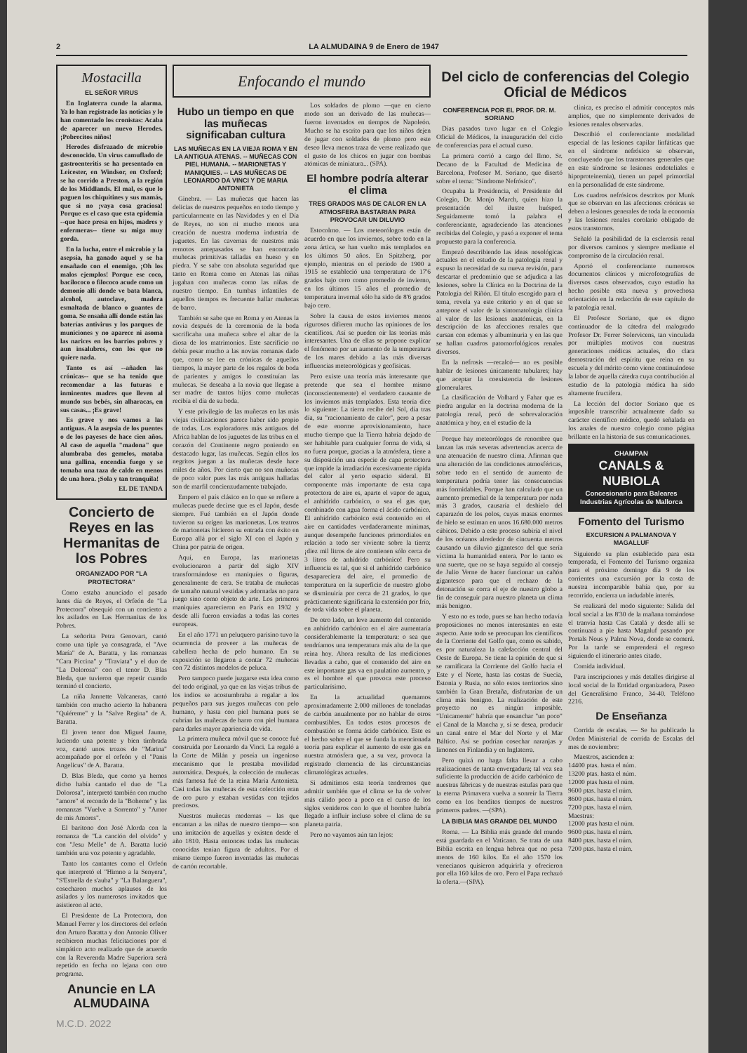2 LA ALMUDAINA 9 de Enero de 1947
Mostacilla
EL SEÑOR VIRUS
En Inglaterra cunde la alarma. Ya lo han registrado las noticias y lo han comentado los cronistas: Acaba de aparecer un nuevo Herodes. ¡Pobrecitos niños!
Herodes disfrazado de microbio desconocido. Un virus camuflado de gastroenteritis se ha presentado en Leicester, en Windsor, en Oxford; se ha corrido a Preston, a la región de los Middlands. El mal, es que lo paguen los chiquitines y sus mamás, que si no ¡vaya cosa graciosa! Porque es el caso que esta epidemia --que hace presa en hijos, madres y enfermeras-- tiene su miga muy gorda.
En la lucha, entre el microbio y la asepsia, ha ganado aquel y se ha ensañado con el enemigo. ¡Oh los malos ejemplos! Porque ese coco, bacilococo o filococo acude como un demonio allí donde ve bata blanca, alcohol, autoclave, madera esmaltada de blanco o guantes de goma. Se ensaña allí donde están las baterías antivirus y los parques de municiones y no aparece ni asoma las narices en los barrios pobres y aun insalubres, con los que no quiere nada.
Tanto es así --añaden las crónicas-- que se ha tenido que recomendar a las futuras e inminentes madres que lleven al mundo sus bebés, sin alharacas, en sus casas... ¡Es grave!
Es grave y nos vamos a las antiguas. A la asepsia de los puentes o de los payeses de hace cien años. Al caso de aquella "madona" que alumbraba dos gemelos, mataba una gallina, encendía fuego y se tomaba una taza de caldo en menos de una hora. ¡Sola y tan tranquila!
EL DE TANDA
Concierto de Reyes en las Hermanitas de los Pobres
ORGANIZADO POR "LA PROTECTORA"
Como estaba anunciado el pasado lunes día de Reyes, el Orfeón de "La Protectora" obsequió con un concierto a los asilados en Las Hermanitas de los Pobres.
La señorita Petra Genovart, cantó como una tiple ya consagrada, el "Ave María" de A. Baratta, y las romanzas "Cara Piccina" y "Traviata" y el duo de "La Dolorosa" con el tenor D. Blas Bleda, que tuvieron que repetir cuando terminó el concierto.
La niña Jannette Valcaneras, cantó también con mucho acierto la habanera "Quiéreme" y la "Salve Regina" de A. Baratta.
El joven tenor don Miguel Jaume, luciendo una potente y bien timbrada voz, cantó unos trozos de "Marina" acompañado por el orfeón y el "Panis Angelicus" de A. Baratta.
D. Blas Bleda, que como ya hemos dicho había cantado el duo de "La Dolorosa", interpretó también con mucho "amore" el recondo de la "Boheme" y las romanzas "Vuelve a Sorrento" y "Amor de mis Amores".
El barítono don José Alorda con la romanza de "La canción del olvido" y con "Jesu Melle" de A. Baratta lució también una voz potente y agradable.
Tanto los cantantes como el Orfeón que interpretó el "Himno a la Senyera", "S'Estrella de s'auba" y "La Balanguera", cosecharon muchos aplausos de los asilados y los numerosos invitados que asistieron al acto.
El Presidente de La Protectora, don Manuel Ferrer y los directores del orfeón don Arturo Baratta y don Antonio Oliver recibieron muchas felicitaciones por el simpático acto realizado que de acuerdo con la Reverenda Madre Superiora será repetido en fecha no lejana con otro programa.
Anuncie en LA ALMUDAINA
Enfocando el mundo
Hubo un tiempo en que las muñecas significaban cultura
LAS MUÑECAS EN LA VIEJA ROMA Y EN LA ANTIGUA ATENAS. -- MUÑECAS CON PIEL HUMANA. -- MARIONETAS Y MANIQUIES. -- LAS MUÑECAS DE LEONARDO DA VINCI Y DE MARIA ANTONIETA
Ginebra. — Las muñecas que hacen las delicias de nuestros pequeños en todo tiempo y particularmente en las Navidades y en el Día de Reyes, no son ni mucho menos una creación de nuestra moderna industria de juguetes. En las cavernas de nuestros más remotos antepasados se han encontrado muñecas primitivas talladas en hueso y en piedra. Y se sabe con absoluta seguridad que tanto en Roma como en Atenas las niñas jugaban con muñecas como las niñas de nuestro tiempo. En tumbas infantiles de aquellos tiempos es frecuente hallar muñecas de barro.
También se sabe que en Roma y en Atenas la novia después de la ceremonia de la boda sacrificaba una muñeca sobre el altar de la diosa de los matrimonios. Este sacrificio no debía pesar mucho a las novias romanas dado que, como se lee en crónicas de aquellos tiempos, la mayor parte de los regalos de boda de parientes y amigos lo constituían las muñecas. Se deseaba a la novia que llegase a ser madre de tantos hijos como muñecas recibía el día de su boda.
Y este privilegio de las muñecas en las más viejas civilizaciones parece haber sido propio de todas. Los exploradores más antiguos del Africa hablan de los juguetes de las tribus en el corazón del Continente negro poniendo en destacado lugar, las muñecas. Según ellos los negritos juegan a las muñecas desde hace miles de años. Por cierto que no son muñecas de poco valor pues las más antiguas halladas son de marfil concienzudamente trabajado.
Empero el país clásico en lo que se refiere a muñecas puede decirse que es el Japón, desde siempre. Fué también en el Japón donde tuvieron su origen las marionetas. Los teatros de marionetas hicieron su entrada con éxito en Europa allá por el siglo XI con el Japón y China por patria de origen.
Aquí, en Europa, las marionetas evolucionaron a partir del siglo XIV transformándose en maniquíes o figuras, generalmente de cera. Se trataba de muñecas de tamaño natural vestidas y adornadas no para juego sino como objeto de arte. Los primeros maniquíes aparecieron en París en 1932 y desde allí fueron enviadas a todas las cortes europeas.
En el año 1771 un peluquero parisino tuvo la ocurrencia de proveer a las muñecas de cabellera hecha de pelo humano. En su exposición se llegaron a contar 72 muñecas con 72 distintos modelos de peluca.
Pero tampoco puede juzgarse esta idea como del todo original, ya que en las viejas tribus de los indios se acostumbraba a regalar a los pequeños para sus juegos muñecas con pelo humano, y hasta con piel humana pues se cubrían las muñecas de barro con piel humana para darles mayor apariencia de vida.
La primera muñeca móvil que se conoce fué construída por Leonardo da Vinci. La regaló a la Corte de Milán y poseía un ingenioso mecanismo que le prestaba movilidad automática. Después, la colección de muñecas más famosa fué de la reina María Antonieta. Casi todas las muñecas de esta colección eran de oro puro y estaban vestidas con tejidos preciosos.
Nuestras muñecas modernas -- las que encantan a las niñas de nuestro tiempo— son una imitación de aquellas y existen desde el año 1810. Hasta entonces todas las muñecas conocidas tenían figura de adultos. Por el mismo tiempo fueron inventadas las muñecas de cartón recortable.
Los soldados de plomo —que en cierto modo son un derivado de las muñecas— fueron inventados en tiempos de Napoleón. Mucho se ha escrito para que los niños dejen de jugar con soldados de plomo pero este deseo lleva menos traza de verse realizado que el gusto de los chicos en jugar con bombas atómicas de miniatura... (SPA).
El hombre podría alterar el clima
TRES GRADOS MAS DE CALOR EN LA ATMOSFERA BASTARIAN PARA PROVOCAR UN DILUVIO
Estocolmo. — Los meteorólogos están de acuerdo en que los inviernos, sobre todo en la zona ártica, se han vuelto más templados en los últimos 50 años. En Spitzberg, por ejemplo, mientras en el período de 1900 a 1915 se estableció una temperatura de 17'6 grados bajo cero como promedio de invierno, en los últimos 15 años el promedio de temperatura invernal sólo ha sido de 8'6 grados bajo cero.
Sobre la causa de estos inviernos menos rigurosos difieren mucho las opiniones de los científicos. Así se pueden oír las teorías más interesantes. Una de ellas se propone explicar el fenómeno por un aumento de la temperatura de los mares debido a las más diversas influencias meteorológicas y geofísicas.
Pero existe una teoría más interesante que pretende que sea el hombre mismo (inconscientemente) el verdadero causante de los inviernos más templados. Esta teoría dice lo siguiente: La tierra recibe del Sol, día tras día, su "racionamiento de calor", pero a pesar de este enorme aprovisionamiento, hace mucho tiempo que la Tierra habría dejado de ser habitable para cualquier forma de vida, si no fuera porque, gracias a la atmósfera, tiene a su disposición una especie de capa protectora que impide la irradiación excesivamente rápida del calor al yerto espacio sideral. El componente más importante de esta capa protectora de aire es, aparte el vapor de agua, el anhídrido carbónico, o sea el gas que, combinado con agua forma el ácido carbónico. El anhídrido carbónico está contenido en el aire en cantidades verdaderamente mínimas, aunque desempeñe funciones primordiales en relación a todo ser viviente sobre la tierra: ¡diez mil litros de aire contienen sólo cerca de 3 litros de anhídrido carbónico! Pero su influencia es tal, que si el anhídrido carbónico desapareciera del aire, el promedio de temperatura en la superficie de nuestro globo se disminuiría por cerca de 21 grados, lo que prácticamente significaría la extensión por frío, de toda vida sobre el planeta.
De otro lado, un leve aumento del contenido en anhídrido carbónico en el aire aumentaría considerablemente la temperatura: o sea que tendríamos una temperatura más alta de la que reina hoy. Ahora resulta de las mediciones llevadas a cabo, que el contenido del aire en este importante gas va en paulatino aumento, y es el hombre el que provoca este proceso particularísimo.
En la actualidad quemamos aproximadamente 2.000 millones de toneladas de carbón anualmente por no hablar de otros combustibles. En todos estos procesos de combustión se forma ácido carbónico. Este es el hecho sobre el que se funda la mencionada teoría para explicar el aumento de este gas en nuestra atmósfera que, a su vez, provoca la registrado clemencia de las circunstancias climatológicas actuales.
Si admitimos esta teoría tendremos que admitir también que el clima se ha de volver más cálido poco a poco en el curso de los siglos venideros con lo que el hombre habría llegado a influir incluso sobre el clima de su planeta patria.
Pero no vayamos aún tan lejos:
Del ciclo de conferencias del Colegio Oficial de Médicos
CONFERENCIA POR EL PROF. DR. M. SORIANO
Días pasados tuvo lugar en el Colegio Oficial de Médicos, la inauguración del ciclo de conferencias para el actual curso.
La primera corrió a cargo del Ilmo. Sr. Decano de la Facultad de Medicina de Barcelona, Profesor M. Soriano, que disertó sobre el tema: "Síndrome Nefrósico".
Ocupaba la Presidencia, el Presidente del Colegio, Dr. Monjo March, quien hizo la presentación del ilustre huésped. Seguidamente tomó la palabra el conferenciante, agradeciendo las atenciones recibidas del Colegio, y pasó a exponer el tema propuesto para la conferencia.
Empezó describiendo las ideas nosológicas actuales en el estudio de la patología renal y expuso la necesidad de su nueva revisión, para descartar el predominio que se adjudica a las lesiones, sobre la Clínica en la Doctrina de la Patología del Riñón. El título escogido para el tema, revela ya este criterio y en el que se antepone el valor de la sintomatología clínica al valor de las lesiones anatómicas, en la descripción de las afecciones renales que cursan con edemas y albuminuria y en las que se hallan cuadros patomorfológicos renales diversos.
En la nefrosis —recalcó— no es posible hablar de lesiones únicamente tubulares; hay que aceptar la coexistencia de lesiones glomerulares.
La clasificación de Volhard y Fahar que es piedra angular en la doctrina moderna de la patología renal, pecó de sobrevaloración anatómica y hoy, en el estudio de la
Porque hay meteorólogos de renombre que lanzan las más severas advertencias acerca de una atenuación de nuestro clima. Afirman que una alteración de las condiciones atmosféricas, sobre todo en el sentido de aumento de temperatura podría tener las consecuencias más formidables. Porque han calculado que un aumento premedial de la temperatura por nada más 3 grados, causaría el deshielo del caparazón de los polos, cuyas masas enormes de hielo se estiman en unos 16.680.000 metros cúbicos. Debido a este proceso subiría el nivel de los océanos alrededor de cincuenta metros causando un diluvio gigantesco del que sería víctima la humanidad entera. Por lo tanto es una suerte, que no se haya seguido al consejo de Julio Verne de hacer funcionar un cañón gigantesco para que el rechazo de la detonación se corra el eje de nuestro globo a fin de conseguir para nuestro planeta un clima más benigno.
Y esto no es todo, pues se han hecho todavía proposiciones no menos interesantes en este aspecto. Ante todo se preocupan los científicos de la Corriente del Golfo que, como es sabido, es por naturaleza la calefacción central del Oeste de Europa. Se tiene la opinión de que si se ramificara la Corriente del Golfo hacia el Este y el Norte, hasta las costas de Suecia, Estonia y Rusia, no sólo estos territorios sino también la Gran Bretaña, disfrutarían de un clima más benigno. La realización de este proyecto no es ningún imposible. "Unicamente" habría que ensanchar "un poco" el Canal de la Mancha y, si se desea, producir un canal entre el Mar del Norte y el Mar Báltico. Así se podrían cosechar naranjas y limones en Finlandia y en Inglaterra.
Pero quizá no haga falta llevar a cabo realizaciones de tanta envergadura; tal vez sea suficiente la producción de ácido carbónico de nuestras fábricas y de nuestras estufas para que la eterna Primavera vuelva a sonreír la Tierra como en los benditos tiempos de nuestros primeros padres. —(SPA).
LA BIBLIA MAS GRANDE DEL MUNDO
Roma. — La Biblia más grande del mundo está guardada en el Vaticano. Se trata de una Biblia escrita en lengua hebrea que no pesa menos de 160 kilos. En el año 1570 los venecianos quisieron adquirirla y ofrecieron por ella 160 kilos de oro. Pero el Papa rechazó la oferta.—(SPA).
clínica, es preciso el admitir conceptos más amplios, que no simplemente derivados de lesiones renales observadas.
Describió el conferenciante modalidad especial de las lesiones capilar linfáticas que en el síndrome nefrósico se observan, concluyendo que los transtornos generales que en este síndrome se lesiones endoteliales e hipoproteinemia), tienen un papel primordial en la personalidad de este síndrome.
Los cuadros nefrósicos descritos por Munk que se observan en las afecciones crónicas se deben a lesiones generales de toda la economía y las lesiones renales corolario obligado de estos transtornos.
Señaló la posibilidad de la esclerosis renal por diversos caminos y siempre mediante el compromiso de la circulación renal.
Aportó el conferenciante numerosos documentos clínicos y microfotografías de diversos casos observados, cuyo estudio ha hecho posible esta nueva y provechosa orientación en la redacción de este capítulo de la patología renal.
El Profesor Soriano, que es digno continuador de la cátedra del malogrado Profesor Dr. Ferrer Solervicens, tan vinculada por múltiples motivos con nuestras generaciones médicas actuales, dio clara demostración del espíritu que reina en su escuela y del mérito como viene continuándose la labor de aquella cátedra cuya contribución al estudio de la patología médica ha sido altamente fructífera.
La lección del doctor Soriano que es imposible transcribir actualmente dado su carácter científico médico, quedó señalada en los anales de nuestro colegio como página brillante en la historia de sus comunicaciones.
CHAMPAN
CANALS & NUBIOLA
Concesionario para Baleares
Industrias Agrícolas de Mallorca
Fomento del Turismo
EXCURSION A PALMANOVA Y MAGALLUF
Siguiendo su plan establecido para esta temporada, el Fomento del Turismo organiza para el próximo domingo día 9 de los corrientes una excursión por la costa de nuestra incomparable bahía que, por su recorrido, encierra un indudable interés.
Se realizará del modo siguiente: Salida del local social a las 8'30 de la mañana tomándose el tranvía hasta Cas Catalá y desde allí se continuará a pie hasta Magaluf pasando por Portals Nous y Palma Nova, donde se comerá. Por la tarde se emprenderá el regreso siguiendo el itinerario antes citado.
Comida individual.
Para inscripciones y más detalles dirigirse al local social de la Entidad organizadora, Paseo del Generalísimo Franco, 34-40. Teléfono 2216.
De Enseñanza
Corrida de escalas. — Se ha publicado la Orden Ministerial de corrida de Escalas del mes de noviembre:
Maestros, ascienden a:
14400 ptas. hasta el núm.
13200 ptas. hasta el núm.
12000 ptas hasta el núm.
9600 ptas. hasta el núm.
8600 ptas. hasta el núm.
7200 ptas. hasta el núm.
Maestras:
12000 ptas hasta el núm.
9600 ptas. hasta el núm.
8400 ptas. hasta el núm.
7200 ptas. hasta el núm.
M.C.D. 2022